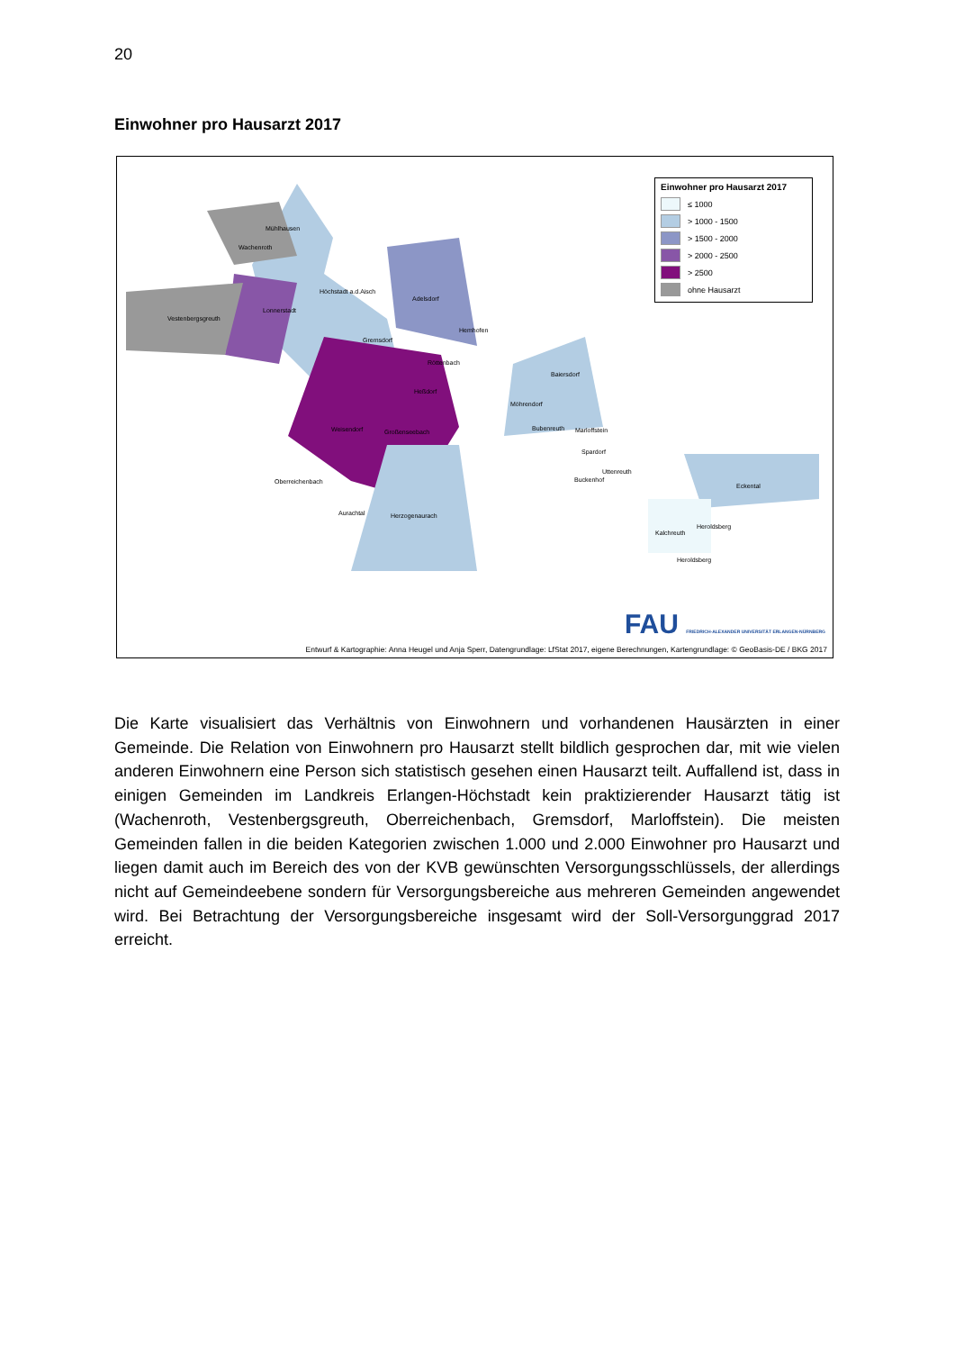20
Einwohner pro Hausarzt 2017
Mühlhausen
Wachenroth
Vestenbergsgreuth
Lonnerstadt
Höchstadt a.d.Aisch
Adelsdorf
Hemhofen
Gremsdorf
Röttenbach
Baiersdorf
Heßdorf
Möhrendorf
Weisendorf Großenseebach Bubenreuth Marloffstein
Spardorf
Uttenreuth
Buckenhof Oberreichenbach
Eckental
Aurachtal Herzogenaurach
Heroldsberg
Kalchreuth
Heroldsberg
Einwohner pro Hausarzt 2017
≤ 1000
> 1000 - 1500
> 1500 - 2000
> 2000 - 2500
> 2500
ohne Hausarzt
FAU FRIEDRICH-ALEXANDER UNIVERSITÄT ERLANGEN-NÜRNBERG
Entwurf & Kartographie: Anna Heugel und Anja Sperr, Datengrundlage: LfStat 2017, eigene Berechnungen, Kartengrundlage: © GeoBasis-DE / BKG 2017
Die Karte visualisiert das Verhältnis von Einwohnern und vorhandenen Hausärzten in einer Gemeinde. Die Relation von Einwohnern pro Hausarzt stellt bildlich gesprochen dar, mit wie vielen anderen Einwohnern eine Person sich statistisch gesehen einen Hausarzt teilt. Auffallend ist, dass in einigen Gemeinden im Landkreis Erlangen-Höchstadt kein praktizierender Hausarzt tätig ist (Wachenroth, Vestenbergsgreuth, Oberreichenbach, Gremsdorf, Marloffstein). Die meisten Gemeinden fallen in die beiden Kategorien zwischen 1.000 und 2.000 Einwohner pro Hausarzt und liegen damit auch im Bereich des von der KVB gewünschten Versorgungsschlüssels, der allerdings nicht auf Gemeindeebene sondern für Versorgungsbereiche aus mehreren Gemeinden angewendet wird. Bei Betrachtung der Versorgungsbereiche insgesamt wird der Soll-Versorgunggrad 2017 erreicht.